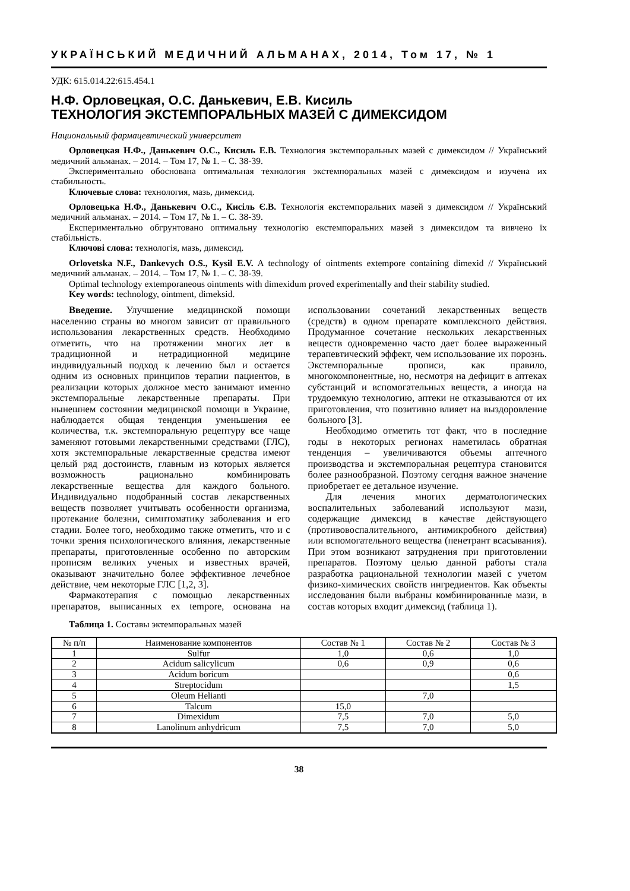УКРАЇНСЬКИЙ МЕДИЧНИЙ АЛЬМАНАХ, 2014, Том 17, № 1
УДК: 615.014.22:615.454.1
Н.Ф. Орловецкая, О.С. Данькевич, Е.В. Кисиль
ТЕХНОЛОГИЯ ЭКСТЕМПОРАЛЬНЫХ МАЗЕЙ С ДИМЕКСИДОМ
Национальный фармацевтический университет
Орловецкая Н.Ф., Данькевич О.С., Кисиль Е.В. Технология экстемпоральных мазей с димексидом // Український медичний альманах. – 2014. – Том 17, № 1. – С. 38-39.
Экспериментально обоснована оптимальная технология экстемпоральных мазей с димексидом и изучена их стабильность.
Ключевые слова: технология, мазь, димексид.
Орловецька Н.Ф., Данькевич О.С., Кисіль Є.В. Технологія екстемпоральних мазей з димексидом // Український медичний альманах. – 2014. – Том 17, № 1. – С. 38-39.
Експериментально обгрунтовано оптимальну технологію екстемпоральних мазей з димексидом та вивчено їх стабільність.
Ключові слова: технологія, мазь, димексид.
Orlovetska N.F., Dankevych O.S., Kysil E.V. A technology of ointments extempore containing dimexid // Український медичний альманах. – 2014. – Том 17, № 1. – С. 38-39.
Optimal technology extemporaneous ointments with dimexidum proved experimentally and their stability studied.
Key words: technology, ointment, dimeksid.
Введение. Улучшение медицинской помощи населению страны во многом зависит от правильного использования лекарственных средств. Необходимо отметить, что на протяжении многих лет в традиционной и нетрадиционной медицине индивидуальный подход к лечению был и остается одним из основных принципов терапии пациентов, в реализации которых должное место занимают именно экстемпоральные лекарственные препараты. При нынешнем состоянии медицинской помощи в Украине, наблюдается общая тенденция уменьшения ее количества, т.к. экстемпоральную рецептуру все чаще заменяют готовыми лекарственными средствами (ГЛС), хотя экстемпоральные лекарственные средства имеют целый ряд достоинств, главным из которых является возможность рационально комбинировать лекарственные вещества для каждого больного. Индивидуально подобранный состав лекарственных веществ позволяет учитывать особенности организма, протекание болезни, симптоматику заболевания и его стадии. Более того, необходимо также отметить, что и с точки зрения психологического влияния, лекарственные препараты, приготовленные особенно по авторским прописям великих ученых и известных врачей, оказывают значительно более эффективное лечебное действие, чем некоторые ГЛС [1,2, 3].
Фармакотерапия с помощью лекарственных препаратов, выписанных ex tempore, основана на использовании сочетаний лекарственных веществ (средств) в одном препарате комплексного действия. Продуманное сочетание нескольких лекарственных веществ одновременно часто дает более выраженный терапевтический эффект, чем использование их порознь. Экстемпоральные прописи, как правило, многокомпонентные, но, несмотря на дефицит в аптеках субстанций и вспомогательных веществ, а иногда на трудоемкую технологию, аптеки не отказываются от их приготовления, что позитивно влияет на выздоровление больного [3].
Необходимо отметить тот факт, что в последние годы в некоторых регионах наметилась обратная тенденция – увеличиваются объемы аптечного производства и экстемпоральная рецептура становится более разнообразной. Поэтому сегодня важное значение приобретает ее детальное изучение.
Для лечения многих дерматологических воспалительных заболеваний используют мази, содержащие димексид в качестве действующего (противовоспалительного, антимикробного действия) или вспомогательного вещества (пенетрант всасывания). При этом возникают затруднения при приготовлении препаратов. Поэтому целью данной работы стала разработка рациональной технологии мазей с учетом физико-химических свойств ингредиентов. Как объекты исследования были выбраны комбинированные мази, в состав которых входит димексид (таблица 1).
Таблица 1. Составы эктемпоральных мазей
| № п/п | Наименование компонентов | Состав № 1 | Состав № 2 | Состав № 3 |
| 1 | Sulfur | 1,0 | 0,6 | 1,0 |
| 2 | Acidum salicylicum | 0,6 | 0,9 | 0,6 |
| 3 | Acidum boricum | | | 0,6 |
| 4 | Streptocidum | | | 1,5 |
| 5 | Oleum Helianti | | 7,0 | |
| 6 | Talcum | 15,0 | | |
| 7 | Dimexidum | 7,5 | 7,0 | 5,0 |
| 8 | Lanolinum anhydricum | 7,5 | 7,0 | 5,0 |
38